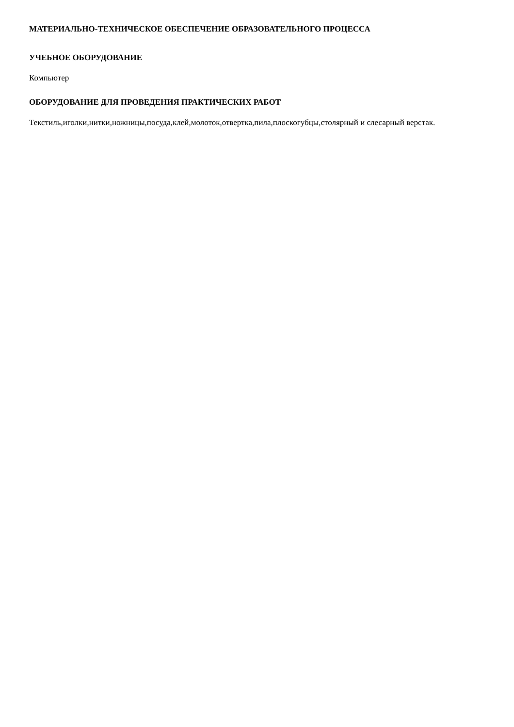МАТЕРИАЛЬНО-ТЕХНИЧЕСКОЕ ОБЕСПЕЧЕНИЕ ОБРАЗОВАТЕЛЬНОГО ПРОЦЕССА
УЧЕБНОЕ ОБОРУДОВАНИЕ
Компьютер
ОБОРУДОВАНИЕ ДЛЯ ПРОВЕДЕНИЯ ПРАКТИЧЕСКИХ РАБОТ
Текстиль,иголки,нитки,ножницы,посуда,клей,молоток,отвертка,пила,плоскогубцы,столярный и слесарный верстак.